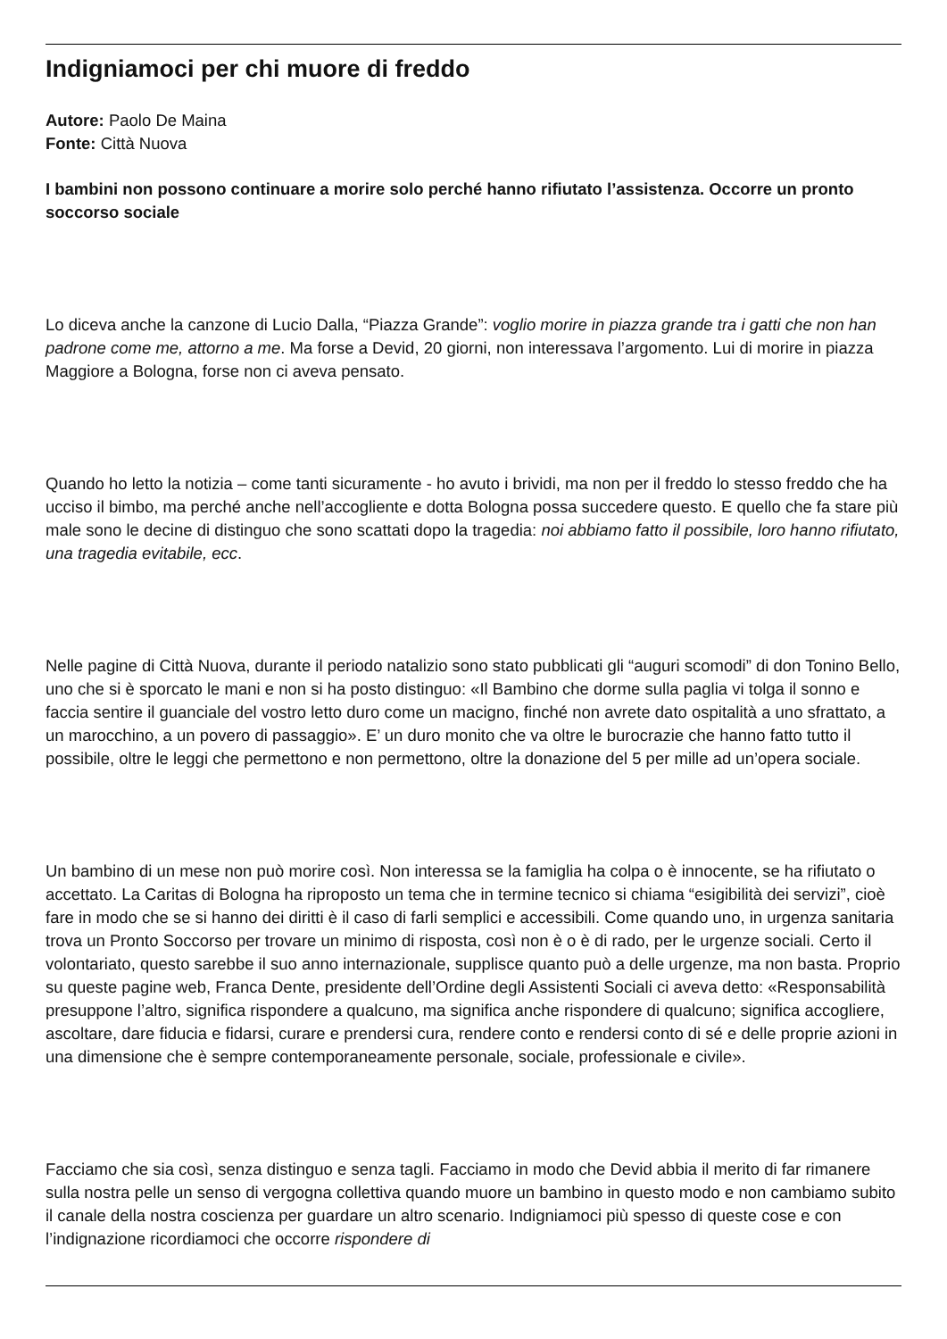Indigniamoci per chi muore di freddo
Autore: Paolo De Maina
Fonte: Città Nuova
I bambini non possono continuare a morire solo perché hanno rifiutato l’assistenza. Occorre un pronto soccorso sociale
Lo diceva anche la canzone di Lucio Dalla, “Piazza Grande”: voglio morire in piazza grande tra i gatti che non han padrone come me, attorno a me. Ma forse a Devid, 20 giorni, non interessava l’argomento. Lui di morire in piazza Maggiore a Bologna, forse non ci aveva pensato.
Quando ho letto la notizia – come tanti sicuramente - ho avuto i brividi, ma non per il freddo lo stesso freddo che ha ucciso il bimbo, ma perché anche nell’accogliente e dotta Bologna possa succedere questo. E quello che fa stare più male sono le decine di distinguo che sono scattati dopo la tragedia: noi abbiamo fatto il possibile, loro hanno rifiutato, una tragedia evitabile, ecc.
Nelle pagine di Città Nuova, durante il periodo natalizio sono stato pubblicati gli “auguri scomodi” di don Tonino Bello, uno che si è sporcato le mani e non si ha posto distinguo: «Il Bambino che dorme sulla paglia vi tolga il sonno e faccia sentire il guanciale del vostro letto duro come un macigno, finché non avrete dato ospitalità a uno sfrattato, a un marocchino, a un povero di passaggio». E’ un duro monito che va oltre le burocrazie che hanno fatto tutto il possibile, oltre le leggi che permettono e non permettono, oltre la donazione del 5 per mille ad un’opera sociale.
Un bambino di un mese non può morire così. Non interessa se la famiglia ha colpa o è innocente, se ha rifiutato o accettato. La Caritas di Bologna ha riproposto un tema che in termine tecnico si chiama “esigibilità dei servizi”, cioè fare in modo che se si hanno dei diritti è il caso di farli semplici e accessibili. Come quando uno, in urgenza sanitaria trova un Pronto Soccorso per trovare un minimo di risposta, così non è o è di rado, per le urgenze sociali. Certo il volontariato, questo sarebbe il suo anno internazionale, supplisce quanto può a delle urgenze, ma non basta. Proprio su queste pagine web, Franca Dente, presidente dell’Ordine degli Assistenti Sociali ci aveva detto: «Responsabilità presuppone l’altro, significa rispondere a qualcuno, ma significa anche rispondere di qualcuno; significa accogliere, ascoltare, dare fiducia e fidarsi, curare e prendersi cura, rendere conto e rendersi conto di sé e delle proprie azioni in una dimensione che è sempre contemporaneamente personale, sociale, professionale e civile».
Facciamo che sia così, senza distinguo e senza tagli. Facciamo in modo che Devid abbia il merito di far rimanere sulla nostra pelle un senso di vergogna collettiva quando muore un bambino in questo modo e non cambiamo subito il canale della nostra coscienza per guardare un altro scenario. Indigniamoci più spesso di queste cose e con l’indignazione ricordiamoci che occorre rispondere di